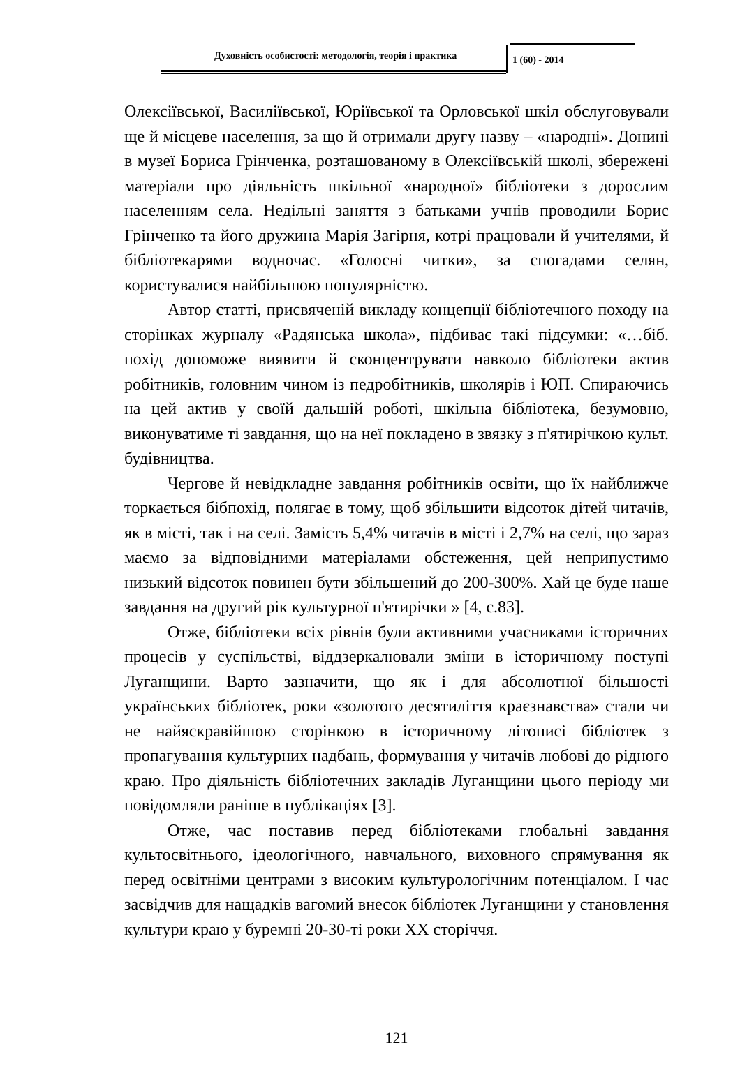Духовність особистості: методологія, теорія і практика
1 (60) - 2014
Олексіївської, Василіївської, Юріївської та Орловської шкіл обслуговували ще й місцеве населення, за що й отримали другу назву – «народні». Донині в музеї Бориса Грінченка, розташованому в Олексіївській школі, збережені матеріали про діяльність шкільної «народної» бібліотеки з дорослим населенням села. Недільні заняття з батьками учнів проводили Борис Грінченко та його дружина Марія Загірня, котрі працювали й учителями, й бібліотекарями водночас. «Голосні читки», за спогадами селян, користувалися найбільшою популярністю.
Автор статті, присвяченій викладу концепції бібліотечного походу на сторінках журналу «Радянська школа», підбиває такі підсумки: «…біб. похід допоможе виявити й сконцентрувати навколо бібліотеки актив робітників, головним чином із педробітників, школярів і ЮП. Спираючись на цей актив у своїй дальшій роботі, шкільна бібліотека, безумовно, виконуватиме ті завдання, що на неї покладено в звязку з п'ятирічкою культ. будівництва.
Чергове й невідкладне завдання робітників освіти, що їх найближче торкається бібпохід, полягає в тому, щоб збільшити відсоток дітей читачів, як в місті, так і на селі. Замість 5,4% читачів в місті і 2,7% на селі, що зараз маємо за відповідними матеріалами обстеження, цей неприпустимо низький відсоток повинен бути збільшений до 200-300%. Хай це буде наше завдання на другий рік культурної п'ятирічки » [4, с.83].
Отже, бібліотеки всіх рівнів були активними учасниками історичних процесів у суспільстві, віддзеркалювали зміни в історичному поступі Луганщини. Варто зазначити, що як і для абсолютної більшості українських бібліотек, роки «золотого десятиліття краєзнавства» стали чи не найяскравійшою сторінкою в історичному літописі бібліотек з пропагування культурних надбань, формування у читачів любові до рідного краю. Про діяльність бібліотечних закладів Луганщини цього періоду ми повідомляли раніше в публікаціях [3].
Отже, час поставив перед бібліотеками глобальні завдання культосвітнього, ідеологічного, навчального, виховного спрямування як перед освітніми центрами з високим культурологічним потенціалом. І час засвідчив для нащадків вагомий внесок бібліотек Луганщини у становлення культури краю у буремні 20-30-ті роки XX сторіччя.
121